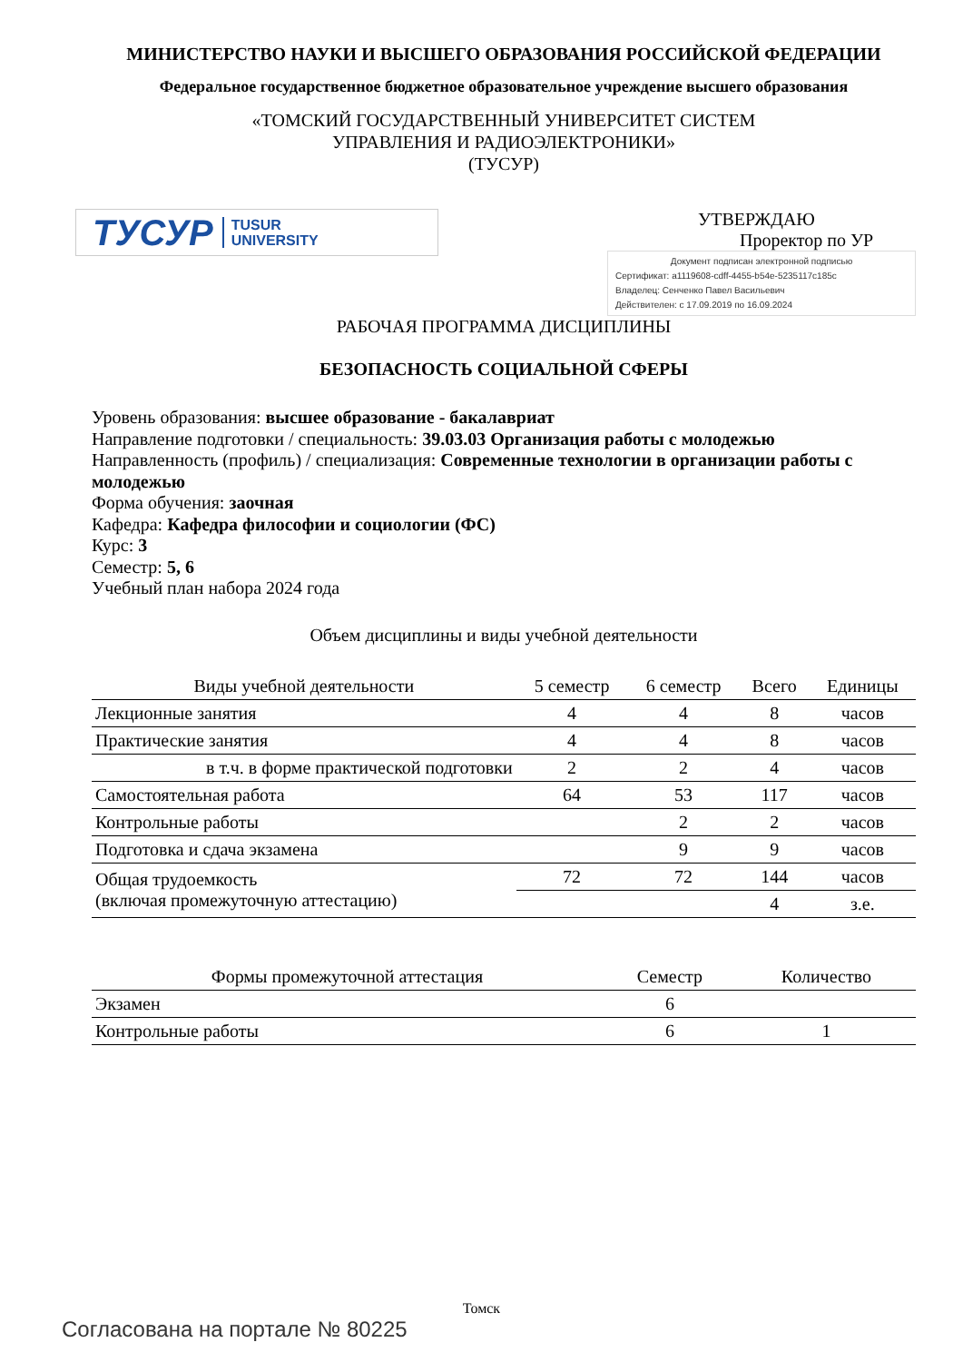МИНИСТЕРСТВО НАУКИ И ВЫСШЕГО ОБРАЗОВАНИЯ РОССИЙСКОЙ ФЕДЕРАЦИИ
Федеральное государственное бюджетное образовательное учреждение высшего образования
«ТОМСКИЙ ГОСУДАРСТВЕННЫЙ УНИВЕРСИТЕТ СИСТЕМ
УПРАВЛЕНИЯ И РАДИОЭЛЕКТРОНИКИ»
(ТУСУР)
ТУСУР TUSUR
UNIVERSITY
УТВЕРЖДАЮ
Проректор по УР
Документ подписан электронной подписью
Сертификат: a1119608-cdff-4455-b54e-5235117c185c
Владелец: Сенченко Павел Васильевич
Действителен: с 17.09.2019 по 16.09.2024
РАБОЧАЯ ПРОГРАММА ДИСЦИПЛИНЫ
БЕЗОПАСНОСТЬ СОЦИАЛЬНОЙ СФЕРЫ
Уровень образования: высшее образование - бакалавриат
Направление подготовки / специальность: 39.03.03 Организация работы с молодежью
Направленность (профиль) / специализация: Современные технологии в организации работы с молодежью
Форма обучения: заочная
Кафедра: Кафедра философии и социологии (ФС)
Курс: 3
Семестр: 5, 6
Учебный план набора 2024 года
Объем дисциплины и виды учебной деятельности
| Виды учебной деятельности | 5 семестр | 6 семестр | Всего | Единицы |
| --- | --- | --- | --- | --- |
| Лекционные занятия | 4 | 4 | 8 | часов |
| Практические занятия | 4 | 4 | 8 | часов |
| в т.ч. в форме практической подготовки | 2 | 2 | 4 | часов |
| Самостоятельная работа | 64 | 53 | 117 | часов |
| Контрольные работы | | 2 | 2 | часов |
| Подготовка и сдача экзамена | | 9 | 9 | часов |
| Общая трудоемкость (включая промежуточную аттестацию) | 72 | 72 | 144 | часов |
| | | | 4 | з.е. |
| Формы промежуточной аттестация | Семестр | Количество |
| --- | --- | --- |
| Экзамен | 6 | |
| Контрольные работы | 6 | 1 |
Томск
Согласована на портале № 80225